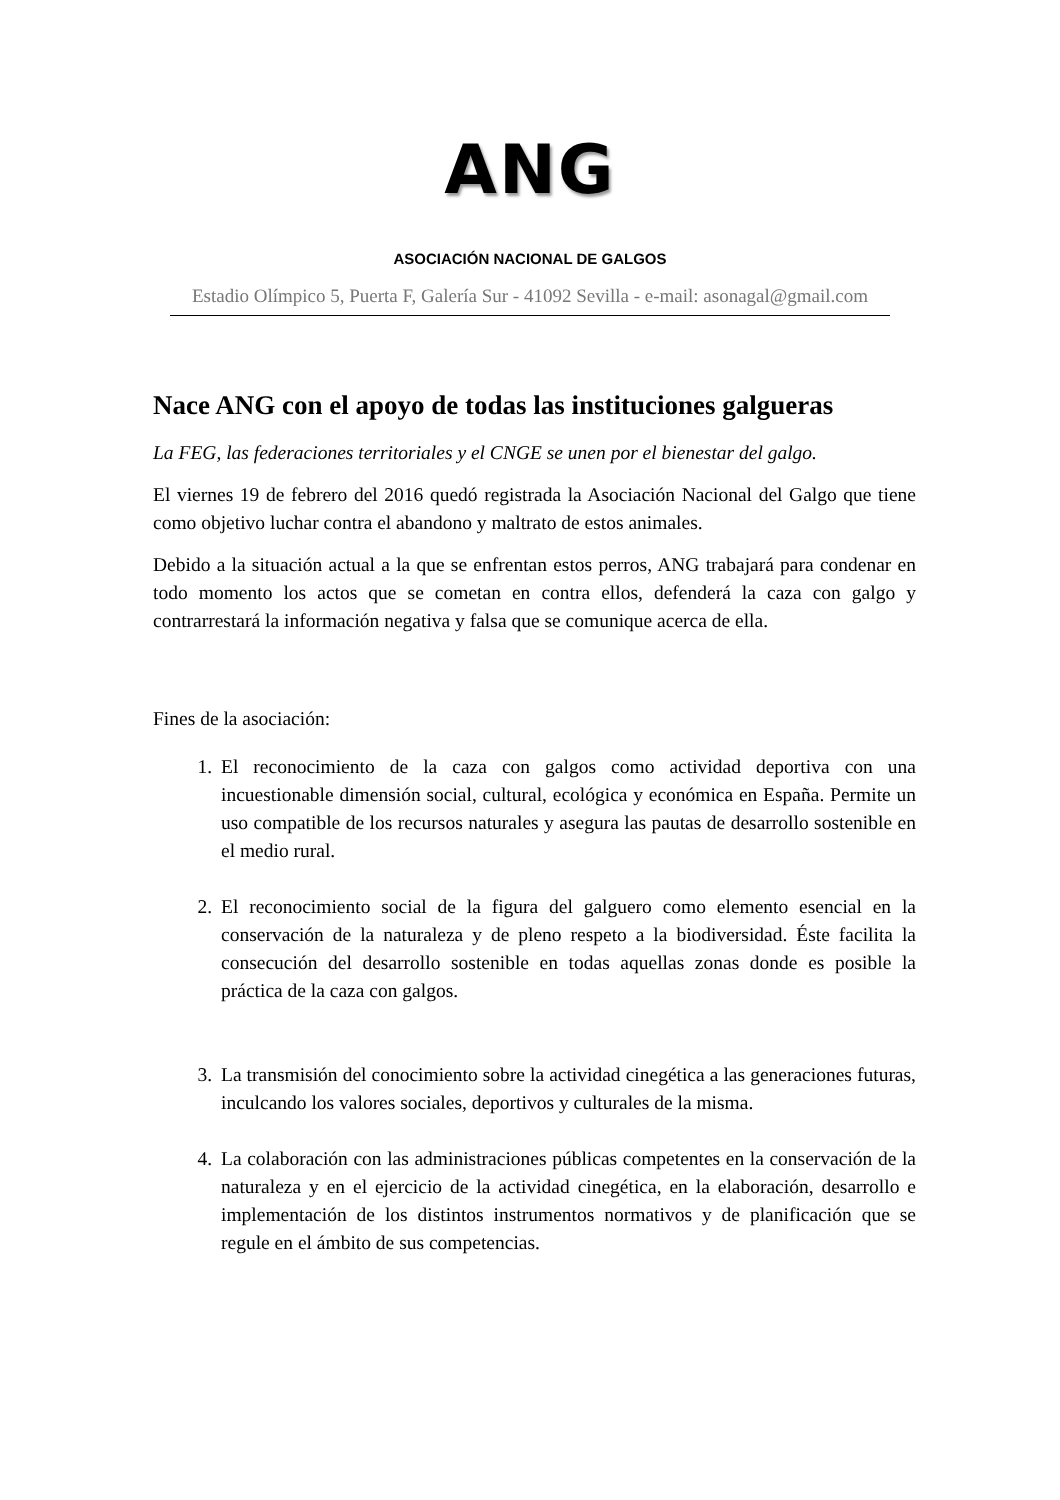ANG
ASOCIACIÓN NACIONAL DE GALGOS
Estadio Olímpico 5, Puerta F, Galería Sur - 41092 Sevilla - e-mail: asonagal@gmail.com
Nace ANG con el apoyo de todas las instituciones galgueras
La FEG, las federaciones territoriales y el CNGE se unen por el bienestar del galgo.
El viernes 19 de febrero del 2016 quedó registrada la Asociación Nacional del Galgo que tiene como objetivo luchar contra el abandono y maltrato de estos animales.
Debido a la situación actual a la que se enfrentan estos perros, ANG trabajará para condenar en todo momento los actos que se cometan en contra ellos, defenderá la caza con galgo y contrarrestará la información negativa y falsa que se comunique acerca de ella.
Fines de la asociación:
1. El reconocimiento de la caza con galgos como actividad deportiva con una incuestionable dimensión social, cultural, ecológica y económica en España. Permite un uso compatible de los recursos naturales y asegura las pautas de desarrollo sostenible en el medio rural.
2. El reconocimiento social de la figura del galguero como elemento esencial en la conservación de la naturaleza y de pleno respeto a la biodiversidad. Éste facilita la consecución del desarrollo sostenible en todas aquellas zonas donde es posible la práctica de la caza con galgos.
3. La transmisión del conocimiento sobre la actividad cinegética a las generaciones futuras, inculcando los valores sociales, deportivos y culturales de la misma.
4. La colaboración con las administraciones públicas competentes en la conservación de la naturaleza y en el ejercicio de la actividad cinegética, en la elaboración, desarrollo e implementación de los distintos instrumentos normativos y de planificación que se regule en el ámbito de sus competencias.